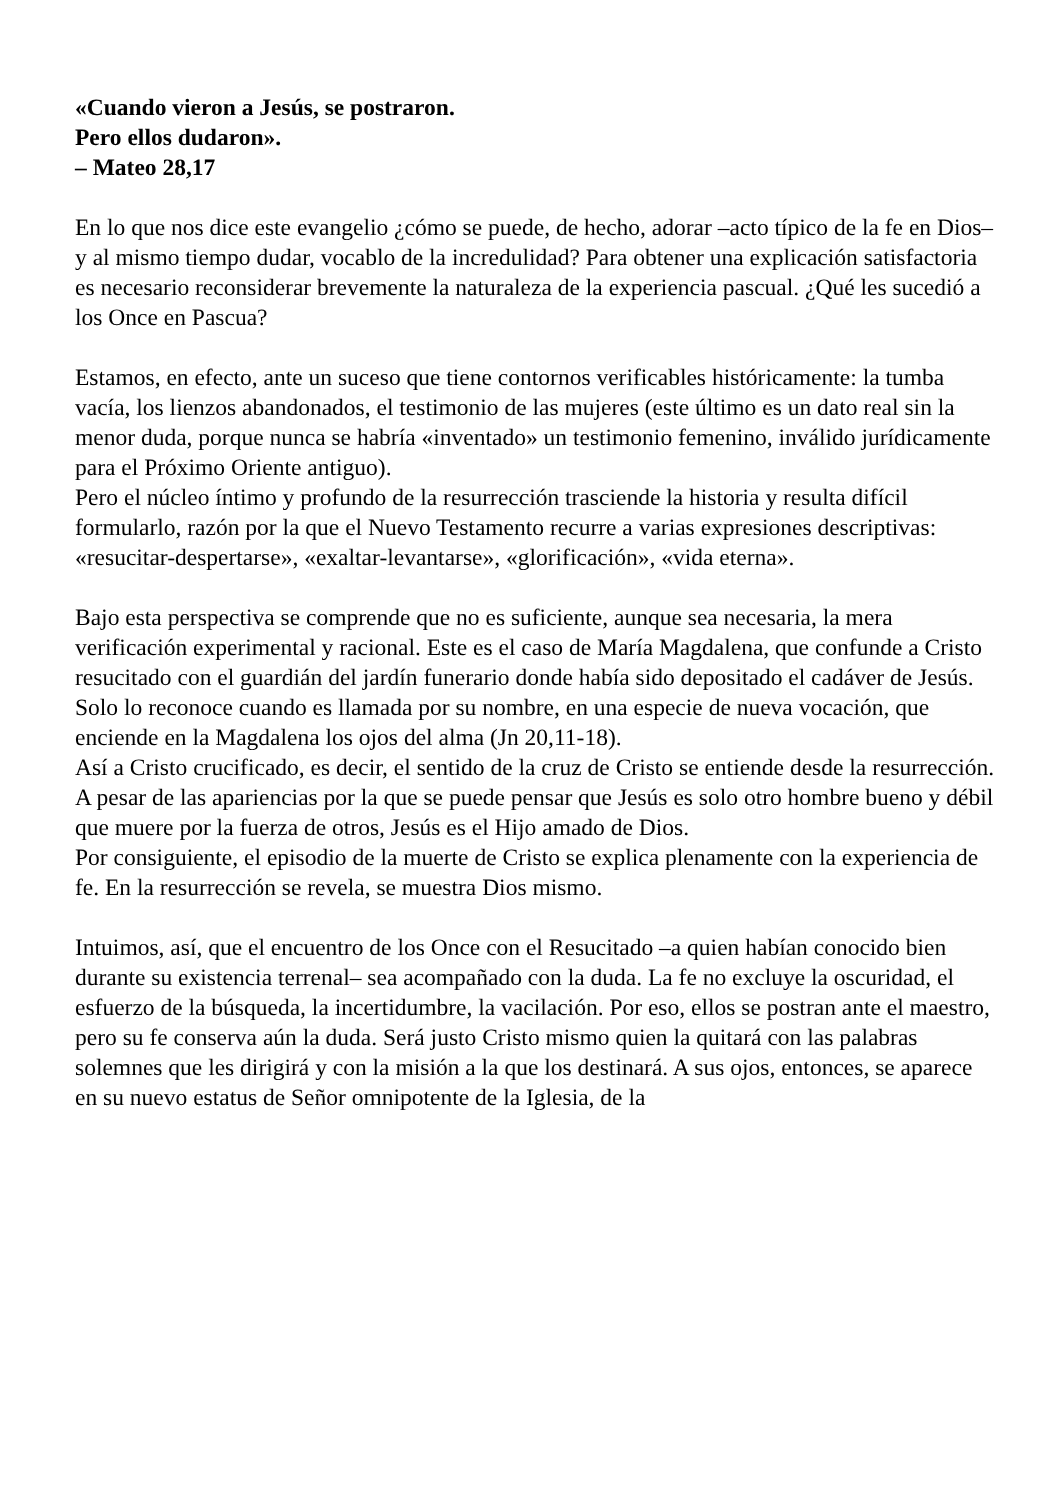«Cuando vieron a Jesús, se postraron.
Pero ellos dudaron».
– Mateo 28,17
En lo que nos dice este evangelio ¿cómo se puede, de hecho, adorar –acto típico de la fe en Dios– y al mismo tiempo dudar, vocablo de la incredulidad? Para obtener una explicación satisfactoria es necesario reconsiderar brevemente la naturaleza de la experiencia pascual. ¿Qué les sucedió a los Once en Pascua?
Estamos, en efecto, ante un suceso que tiene contornos verificables históricamente: la tumba vacía, los lienzos abandonados, el testimonio de las mujeres (este último es un dato real sin la menor duda, porque nunca se habría «inventado» un testimonio femenino, inválido jurídicamente para el Próximo Oriente antiguo).
Pero el núcleo íntimo y profundo de la resurrección trasciende la historia y resulta difícil formularlo, razón por la que el Nuevo Testamento recurre a varias expresiones descriptivas: «resucitar-despertarse», «exaltar-levantarse», «glorificación», «vida eterna».
Bajo esta perspectiva se comprende que no es suficiente, aunque sea necesaria, la mera verificación experimental y racional. Este es el caso de María Magdalena, que confunde a Cristo resucitado con el guardián del jardín funerario donde había sido depositado el cadáver de Jesús. Solo lo reconoce cuando es llamada por su nombre, en una especie de nueva vocación, que enciende en la Magdalena los ojos del alma (Jn 20,11-18).
Así a Cristo crucificado, es decir, el sentido de la cruz de Cristo se entiende desde la resurrección. A pesar de las apariencias por la que se puede pensar que Jesús es solo otro hombre bueno y débil que muere por la fuerza de otros, Jesús es el Hijo amado de Dios.
Por consiguiente, el episodio de la muerte de Cristo se explica plenamente con la experiencia de fe. En la resurrección se revela, se muestra Dios mismo.
Intuimos, así, que el encuentro de los Once con el Resucitado –a quien habían conocido bien durante su existencia terrenal– sea acompañado con la duda. La fe no excluye la oscuridad, el esfuerzo de la búsqueda, la incertidumbre, la vacilación. Por eso, ellos se postran ante el maestro, pero su fe conserva aún la duda. Será justo Cristo mismo quien la quitará con las palabras solemnes que les dirigirá y con la misión a la que los destinará. A sus ojos, entonces, se aparece en su nuevo estatus de Señor omnipotente de la Iglesia, de la